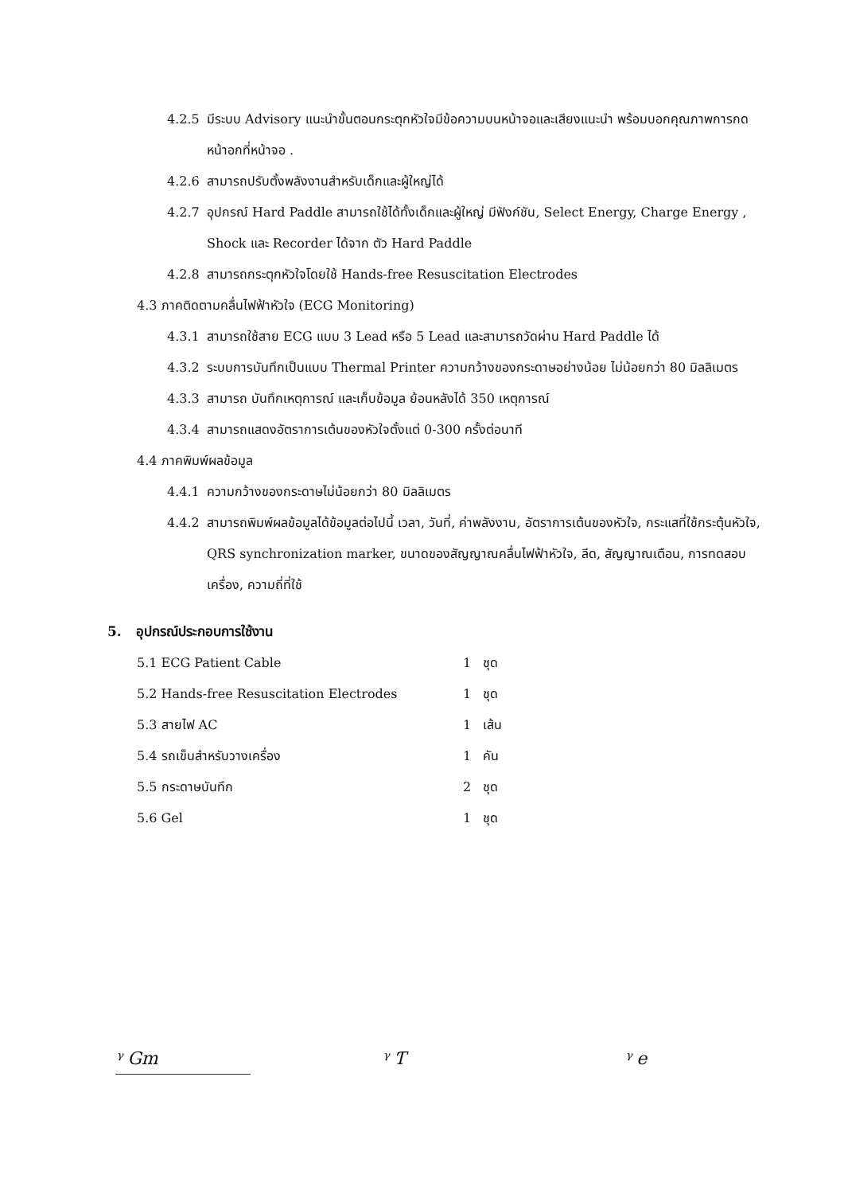4.2.5 มีระบบ Advisory แนะนำขั้นตอนกระตุกหัวใจมีข้อความบนหน้าจอและเสียงแนะนำ พร้อมบอกคุณภาพการกดหน้าอกที่หน้าจอ .
4.2.6 สามารถปรับตั้งพลังงานสำหรับเด็กและผู้ใหญ่ได้
4.2.7 อุปกรณ์ Hard Paddle สามารถใช้ได้ทั้งเด็กและผู้ใหญ่ มีฟังก์ชัน, Select Energy, Charge Energy , Shock และ Recorder ได้จาก ตัว Hard Paddle
4.2.8 สามารถกระตุกหัวใจโดยใช้ Hands-free Resuscitation Electrodes
4.3 ภาคติดตามคลื่นไฟฟ้าหัวใจ (ECG Monitoring)
4.3.1 สามารถใช้สาย ECG แบบ 3 Lead หรือ 5 Lead และสามารถวัดผ่าน Hard Paddle ได้
4.3.2 ระบบการบันทึกเป็นแบบ Thermal Printer ความกว้างของกระดาษอย่างน้อย ไม่น้อยกว่า 80 มิลลิเมตร
4.3.3 สามารถ บันทึกเหตุการณ์ และเก็บข้อมูล ย้อนหลังได้ 350 เหตุการณ์
4.3.4 สามารถแสดงอัตราการเต้นของหัวใจตั้งแต่ 0-300 ครั้งต่อนาที
4.4 ภาคพิมพ์ผลข้อมูล
4.4.1 ความกว้างของกระดาษไม่น้อยกว่า 80 มิลลิเมตร
4.4.2 สามารถพิมพ์ผลข้อมูลได้ข้อมูลต่อไปนี้ เวลา, วันที่, ค่าพลังงาน, อัตราการเต้นของหัวใจ, กระแสที่ใช้กระตุ้นหัวใจ, QRS synchronization marker, ขนาดของสัญญาณคลื่นไฟฟ้าหัวใจ, ลีด, สัญญาณเตือน, การทดสอบเครื่อง, ความถี่ที่ใช้
5. อุปกรณ์ประกอบการใช้งาน
| 5.1 ECG Patient Cable | 1 ชุด |
| 5.2 Hands-free Resuscitation Electrodes | 1 ชุด |
| 5.3 สายไฟ AC | 1 เส้น |
| 5.4 รถเข็นสำหรับวางเครื่อง | 1 คัน |
| 5.5 กระดาษบันทึก | 2 ชุด |
| 5.6 Gel | 1 ชุด |
ᵞ Gm ᵞ Ƭ ᵞ e